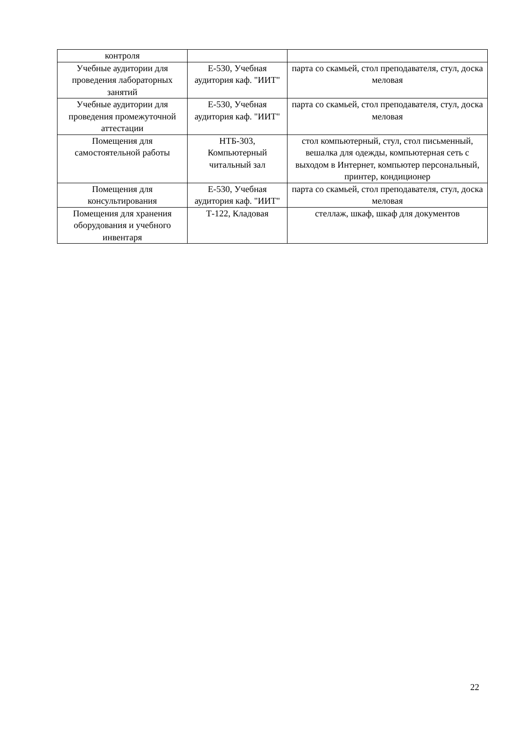| контроля | | |
| Учебные аудитории для проведения лабораторных занятий | Е-530, Учебная аудитория каф. "ИИТ" | парта со скамьей, стол преподавателя, стул, доска меловая |
| Учебные аудитории для проведения промежуточной аттестации | Е-530, Учебная аудитория каф. "ИИТ" | парта со скамьей, стол преподавателя, стул, доска меловая |
| Помещения для самостоятельной работы | НТБ-303, Компьютерный читальный зал | стол компьютерный, стул, стол письменный, вешалка для одежды, компьютерная сеть с выходом в Интернет, компьютер персональный, принтер, кондиционер |
| Помещения для консультирования | Е-530, Учебная аудитория каф. "ИИТ" | парта со скамьей, стол преподавателя, стул, доска меловая |
| Помещения для хранения оборудования и учебного инвентаря | Т-122, Кладовая | стеллаж, шкаф, шкаф для документов |
22